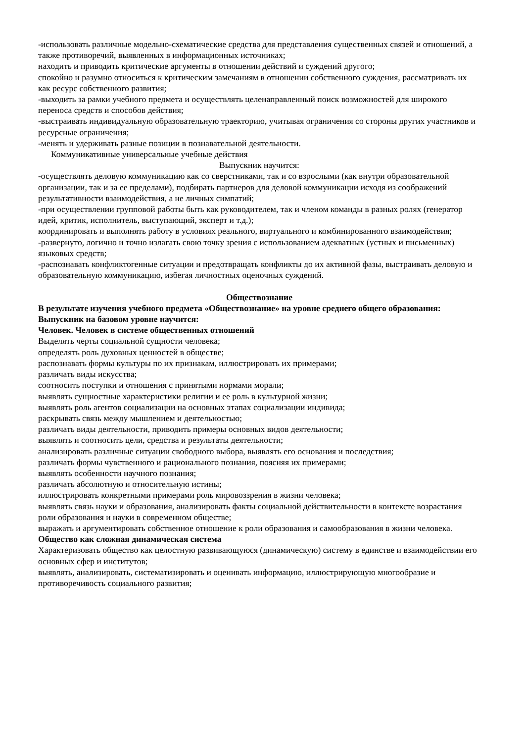-использовать различные модельно-схематические средства для представления существенных связей и отношений, а также противоречий, выявленных в информационных источниках;
находить и приводить критические аргументы в отношении действий и суждений другого;
спокойно и разумно относиться к критическим замечаниям в отношении собственного суждения, рассматривать их как ресурс собственного развития;
-выходить за рамки учебного предмета и осуществлять целенаправленный поиск возможностей для широкого переноса средств и способов действия;
-выстраивать индивидуальную образовательную траекторию, учитывая ограничения со стороны других участников и ресурсные ограничения;
-менять и удерживать разные позиции в познавательной деятельности.
Коммуникативные универсальные учебные действия
Выпускник научится:
-осуществлять деловую коммуникацию как со сверстниками, так и со взрослыми (как внутри образовательной организации, так и за ее пределами), подбирать партнеров для деловой коммуникации исходя из соображений результативности взаимодействия, а не личных симпатий;
-при осуществлении групповой работы быть как руководителем, так и членом команды в разных ролях (генератор идей, критик, исполнитель, выступающий, эксперт и т.д.);
координировать и выполнять работу в условиях реального, виртуального и комбинированного взаимодействия;
-развернуто, логично и точно излагать свою точку зрения с использованием адекватных (устных и письменных) языковых средств;
-распознавать конфликтогенные ситуации и предотвращать конфликты до их активной фазы, выстраивать деловую и образовательную коммуникацию, избегая личностных оценочных суждений.
Обществознание
В результате изучения учебного предмета «Обществознание» на уровне среднего общего образования:
Выпускник на базовом уровне научится:
Человек. Человек в системе общественных отношений
Выделять черты социальной сущности человека;
определять роль духовных ценностей в обществе;
распознавать формы культуры по их признакам, иллюстрировать их примерами;
различать виды искусства;
соотносить поступки и отношения с принятыми нормами морали;
выявлять сущностные характеристики религии и ее роль в культурной жизни;
выявлять роль агентов социализации на основных этапах социализации индивида;
раскрывать связь между мышлением и деятельностью;
различать виды деятельности, приводить примеры основных видов деятельности;
выявлять и соотносить цели, средства и результаты деятельности;
анализировать различные ситуации свободного выбора, выявлять его основания и последствия;
различать формы чувственного и рационального познания, поясняя их примерами;
выявлять особенности научного познания;
различать абсолютную и относительную истины;
иллюстрировать конкретными примерами роль мировоззрения в жизни человека;
выявлять связь науки и образования, анализировать факты социальной действительности в контексте возрастания роли образования и науки в современном обществе;
выражать и аргументировать собственное отношение к роли образования и самообразования в жизни человека.
Общество как сложная динамическая система
Характеризовать общество как целостную развивающуюся (динамическую) систему в единстве и взаимодействии его основных сфер и институтов;
выявлять, анализировать, систематизировать и оценивать информацию, иллюстрирующую многообразие и противоречивость социального развития;